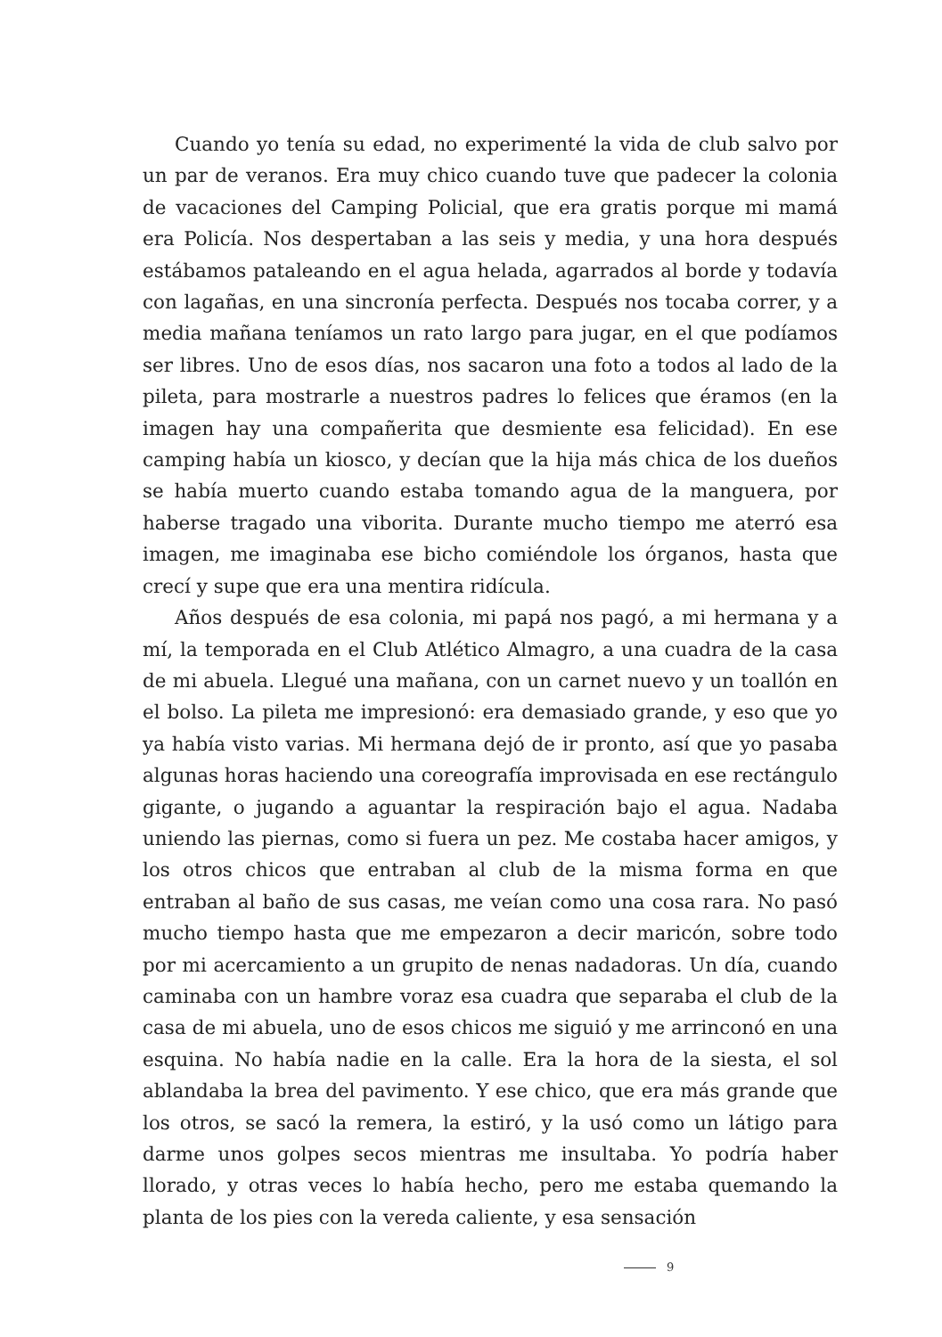Cuando yo tenía su edad, no experimenté la vida de club salvo por un par de veranos. Era muy chico cuando tuve que padecer la colonia de vacaciones del Camping Policial, que era gratis porque mi mamá era Policía. Nos despertaban a las seis y media, y una hora después estábamos pataleando en el agua helada, agarrados al borde y todavía con lagañas, en una sincronía perfecta. Después nos tocaba correr, y a media mañana teníamos un rato largo para jugar, en el que podíamos ser libres. Uno de esos días, nos sacaron una foto a todos al lado de la pileta, para mostrarle a nuestros padres lo felices que éramos (en la imagen hay una compañerita que desmiente esa felicidad). En ese camping había un kiosco, y decían que la hija más chica de los dueños se había muerto cuando estaba tomando agua de la manguera, por haberse tragado una viborita. Durante mucho tiempo me aterró esa imagen, me imaginaba ese bicho comiéndole los órganos, hasta que crecí y supe que era una mentira ridícula.
Años después de esa colonia, mi papá nos pagó, a mi hermana y a mí, la temporada en el Club Atlético Almagro, a una cuadra de la casa de mi abuela. Llegué una mañana, con un carnet nuevo y un toallón en el bolso. La pileta me impresionó: era demasiado grande, y eso que yo ya había visto varias. Mi hermana dejó de ir pronto, así que yo pasaba algunas horas haciendo una coreografía improvisada en ese rectángulo gigante, o jugando a aguantar la respiración bajo el agua. Nadaba uniendo las piernas, como si fuera un pez. Me costaba hacer amigos, y los otros chicos que entraban al club de la misma forma en que entraban al baño de sus casas, me veían como una cosa rara. No pasó mucho tiempo hasta que me empezaron a decir maricón, sobre todo por mi acercamiento a un grupito de nenas nadadoras. Un día, cuando caminaba con un hambre voraz esa cuadra que separaba el club de la casa de mi abuela, uno de esos chicos me siguió y me arrinconó en una esquina. No había nadie en la calle. Era la hora de la siesta, el sol ablandaba la brea del pavimento. Y ese chico, que era más grande que los otros, se sacó la remera, la estiró, y la usó como un látigo para darme unos golpes secos mientras me insultaba. Yo podría haber llorado, y otras veces lo había hecho, pero me estaba quemando la planta de los pies con la vereda caliente, y esa sensación
9